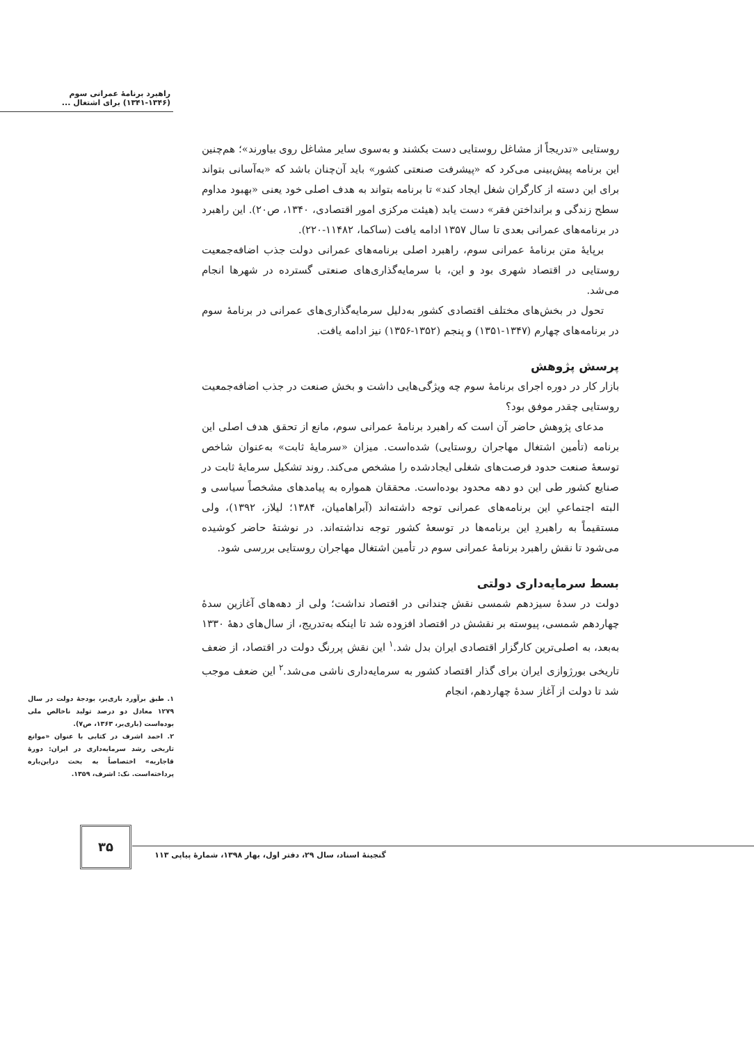راهبرد برنامهٔ عمرانی سوم
(۱۳۴۱-۱۳۴۶) برای اشتغال ...
روستایی «تدریجاً از مشاغل روستایی دست بکشند و به‌سوی سایر مشاغل روی بیاورند»؛ هم‌چنین این برنامه پیش‌بینی می‌کرد که «پیشرفت صنعتی کشور» باید آن‌چنان باشد که «به‌آسانی بتواند برای این دسته از کارگران شغل ایجاد کند» تا برنامه بتواند به هدف اصلی خود یعنی «بهبود مداوم سطح زندگی و برانداختن فقر» دست یابد (هیئت مرکزی امور اقتصادی، ۱۳۴۰، ص۲۰). این راهبرد در برنامه‌های عمرانی بعدی تا سال ۱۳۵۷ ادامه یافت (ساکما، ۱۱۴۸۲-۲۲۰).
برپایهٔ متن برنامهٔ عمرانی سوم، راهبرد اصلی برنامه‌های عمرانی دولت جذب اضافه‌جمعیت روستایی در اقتصاد شهری بود و این، با سرمایه‌گذاری‌های صنعتی گسترده در شهرها انجام می‌شد.
تحول در بخش‌های مختلف اقتصادی کشور به‌دلیل سرمایه‌گذاری‌های عمرانی در برنامهٔ سوم در برنامه‌های چهارم (۱۳۴۷-۱۳۵۱) و پنجم (۱۳۵۲-۱۳۵۶) نیز ادامه یافت.
پرسش پژوهش
بازار کار در دوره اجرای برنامهٔ سوم چه ویژگی‌هایی داشت و بخش صنعت در جذب اضافه‌جمعیت روستایی چقدر موفق بود؟
مدعای پژوهش حاضر آن است که راهبرد برنامهٔ عمرانی سوم، مانع از تحقق هدف اصلی این برنامه (تأمین اشتغال مهاجران روستایی) شده‌است. میزان «سرمایهٔ ثابت» به‌عنوان شاخص توسعهٔ صنعت حدود فرصت‌های شغلی ایجادشده را مشخص می‌کند. روند تشکیل سرمایهٔ ثابت در صنایع کشور طی این دو دهه محدود بوده‌است. محققان همواره به پیامدهای مشخصاً سیاسی و البته اجتماعیِ این برنامه‌های عمرانی توجه داشته‌اند (آبراهامیان، ۱۳۸۴؛ لیلاز، ۱۳۹۲)، ولی مستقیماً به راهبردِ این برنامه‌ها در توسعهٔ کشور توجه نداشته‌اند. در نوشتهٔ حاضر کوشیده می‌شود تا نقش راهبرد برنامهٔ عمرانی سوم در تأمین اشتغال مهاجران روستایی بررسی شود.
بسط سرمایه‌داری دولتی
دولت در سدهٔ سیزدهم شمسی نقش چندانی در اقتصاد نداشت؛ ولی از دهه‌های آغازین سدهٔ چهاردهم شمسی، پیوسته بر نقشش در اقتصاد افزوده شد تا اینکه به‌تدریج، از سال‌های دهۀ ۱۳۳۰ به‌بعد، به اصلی‌ترین کارگزار اقتصادی ایران بدل شد.<sup>۱</sup> این نقش پررنگ دولت در اقتصاد، از ضعف تاریخی بورژوازی ایران برای گذار اقتصاد کشور به سرمایه‌داری ناشی می‌شد.<sup>۲</sup> این ضعف موجب شد تا دولت از آغاز سدهٔ چهاردهم، انجام
۱. طبق برآورد باری‌یر، بودجهٔ دولت در سال ۱۲۷۹ معادل دو درصد تولید ناخالص ملی بوده‌است (باری‌یر، ۱۳۶۳، ص۷).
۲. احمد اشرف در کتابی با عنوان «موانع تاریخی رشد سرمایه‌داری در ایران: دورهٔ قاجاریه» اختصاصاً به بحث دراین‌باره پرداخته‌است. نک: اشرف، ۱۳۵۹.
۳۵
گنجینهٔ اسناد، سال ۲۹، دفتر اول، بهار ۱۳۹۸، شمارهٔ پیاپی ۱۱۳